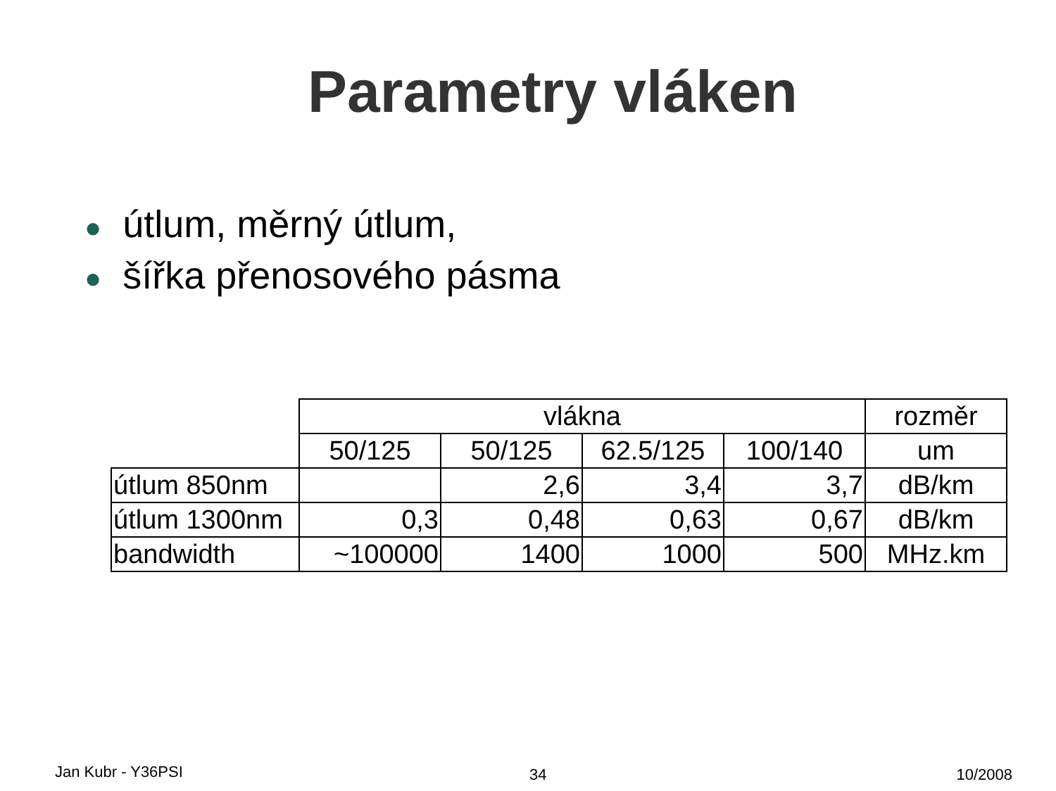Parametry vláken
● útlum, měrný útlum,
● šířka přenosového pásma
| | vlákna | | | | rozměr |
| | 50/125 | 50/125 | 62.5/125 | 100/140 | um |
| útlum 850nm | | 2,6 | 3,4 | 3,7 | dB/km |
| útlum 1300nm | 0,3 | 0,48 | 0,63 | 0,67 | dB/km |
| bandwidth | ~100000 | 1400 | 1000 | 500 | MHz.km |
Jan Kubr - Y36PSI 34 10/2008